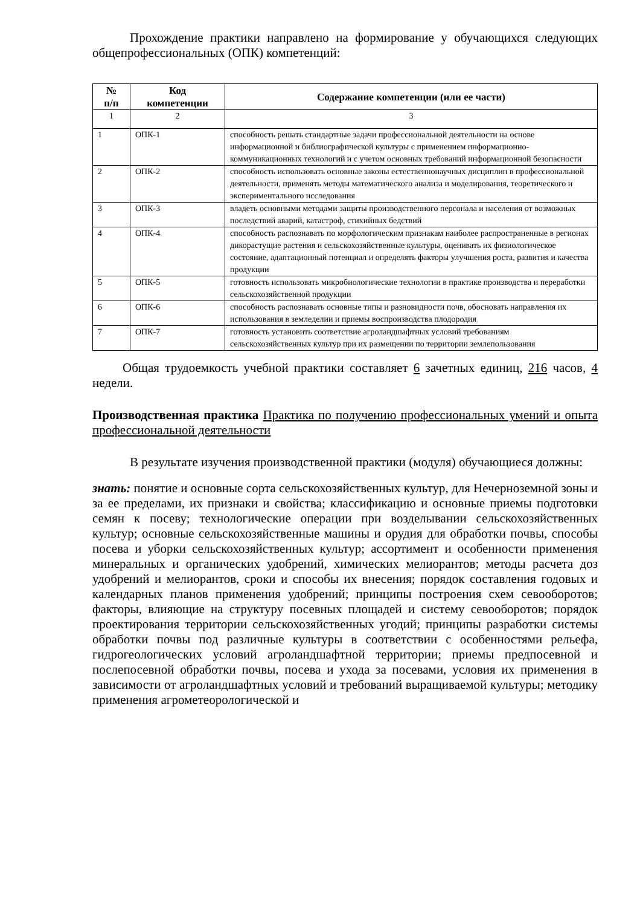Прохождение практики направлено на формирование у обучающихся следующих общепрофессиональных (ОПК) компетенций:
| № п/п | Код компетенции | Содержание компетенции (или ее части) |
| --- | --- | --- |
| 1 | 2 | 3 |
| 1 | ОПК-1 | способность решать стандартные задачи профессиональной деятельности на основе информационной и библиографической культуры с применением информационно-коммуникационных технологий и с учетом основных требований информационной безопасности |
| 2 | ОПК-2 | способность использовать основные законы естественнонаучных дисциплин в профессиональной деятельности, применять методы математического анализа и моделирования, теоретического и экспериментального исследования |
| 3 | ОПК-3 | владеть основными методами защиты производственного персонала и населения от возможных последствий аварий, катастроф, стихийных бедствий |
| 4 | ОПК-4 | способность распознавать по морфологическим признакам наиболее распространенные в регионах дикорастущие растения и сельскохозяйственные культуры, оценивать их физиологическое состояние, адаптационный потенциал и определять факторы улучшения роста, развития и качества продукции |
| 5 | ОПК-5 | готовность использовать микробиологические технологии в практике производства и переработки сельскохозяйственной продукции |
| 6 | ОПК-6 | способность распознавать основные типы и разновидности почв, обосновать направления их использования в земледелии и приемы воспроизводства плодородия |
| 7 | ОПК-7 | готовность установить соответствие агроландшафтных условий требованиям сельскохозяйственных культур при их размещении по территории землепользования |
Общая трудоемкость учебной практики составляет 6 зачетных единиц, 216 часов, 4 недели.
Производственная практика Практика по получению профессиональных умений и опыта профессиональной деятельности
В результате изучения производственной практики (модуля) обучающиеся должны:
знать: понятие и основные сорта сельскохозяйственных культур, для Нечерноземной зоны и за ее пределами, их признаки и свойства; классификацию и основные приемы подготовки семян к посеву; технологические операции при возделывании сельскохозяйственных культур; основные сельскохозяйственные машины и орудия для обработки почвы, способы посева и уборки сельскохозяйственных культур; ассортимент и особенности применения минеральных и органических удобрений, химических мелиорантов; методы расчета доз удобрений и мелиорантов, сроки и способы их внесения; порядок составления годовых и календарных планов применения удобрений; принципы построения схем севооборотов; факторы, влияющие на структуру посевных площадей и систему севооборотов; порядок проектирования территории сельскохозяйственных угодий; принципы разработки системы обработки почвы под различные культуры в соответствии с особенностями рельефа, гидрогеологических условий агроландшафтной территории; приемы предпосевной и послепосевной обработки почвы, посева и ухода за посевами, условия их применения в зависимости от агроландшафтных условий и требований выращиваемой культуры; методику применения агрометеорологической и